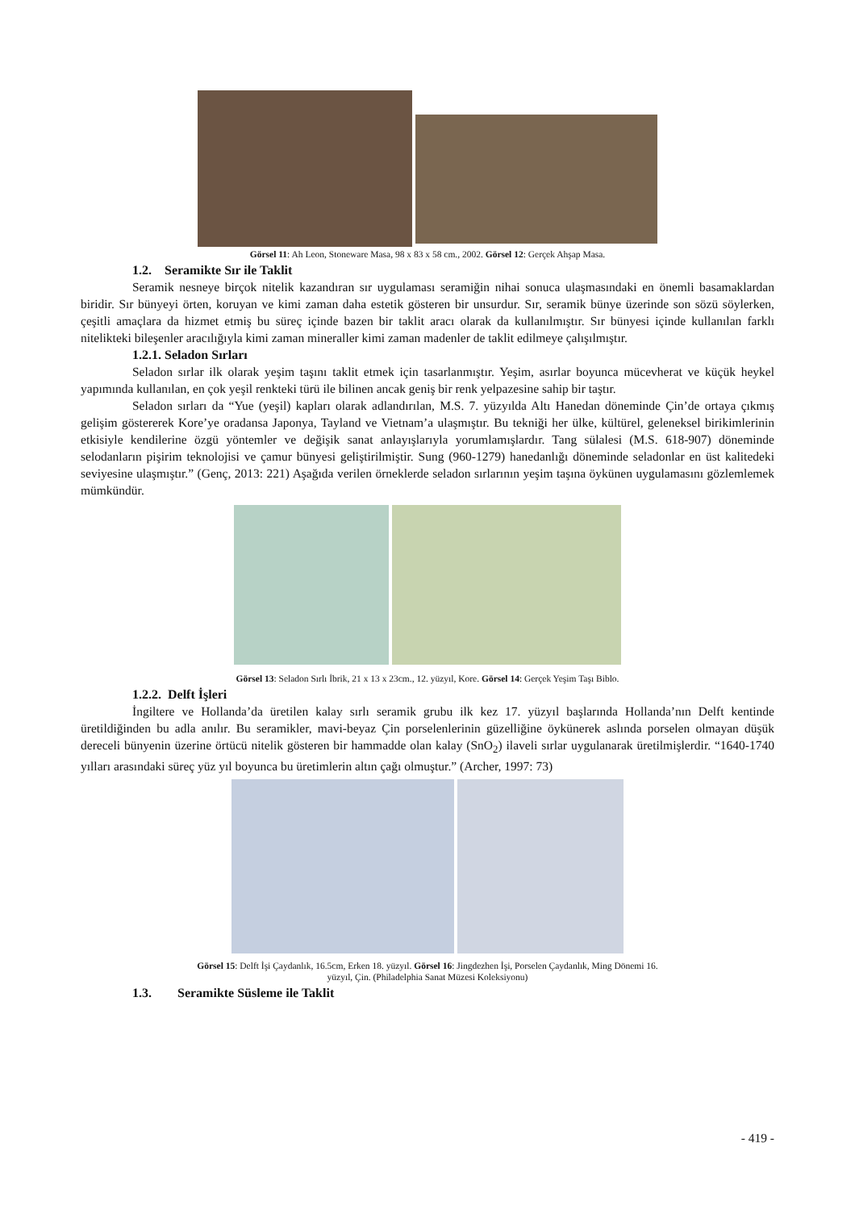Görsel 11: Ah Leon, Stoneware Masa, 98 x 83 x 58 cm., 2002. Görsel 12: Gerçek Ahşap Masa.
1.2. Seramikte Sır ile Taklit
Seramik nesneye birçok nitelik kazandıran sır uygulaması seramiğin nihai sonuca ulaşmasındaki en önemli basamaklardan biridir. Sır bünyeyi örten, koruyan ve kimi zaman daha estetik gösteren bir unsurdur. Sır, seramik bünye üzerinde son sözü söylerken, çeşitli amaçlara da hizmet etmiş bu süreç içinde bazen bir taklit aracı olarak da kullanılmıştır. Sır bünyesi içinde kullanılan farklı nitelikteki bileşenler aracılığıyla kimi zaman mineraller kimi zaman madenler de taklit edilmeye çalışılmıştır.
1.2.1. Seladon Sırları
Seladon sırlar ilk olarak yeşim taşını taklit etmek için tasarlanmıştır. Yeşim, asırlar boyunca mücevherat ve küçük heykel yapımında kullanılan, en çok yeşil renkteki türü ile bilinen ancak geniş bir renk yelpazesine sahip bir taştır.
Seladon sırları da “Yue (yeşil) kapları olarak adlandırılan, M.S. 7. yüzyılda Altı Hanedan döneminde Çin’de ortaya çıkmış gelişim göstererek Kore’ye oradansa Japonya, Tayland ve Vietnam’a ulaşmıştır. Bu tekniği her ülke, kültürel, geleneksel birikimlerinin etkisiyle kendilerine özgü yöntemler ve değişik sanat anlayışlarıyla yorumlamışlardır. Tang sülalesi (M.S. 618-907) döneminde selodanların pişirim teknolojisi ve çamur bünyesi geliştirilmiştir. Sung (960-1279) hanedanlığı döneminde seladonlar en üst kalitedeki seviyesine ulaşmıştır.” (Genç, 2013: 221) Aşağıda verilen örneklerde seladon sırlarının yeşim taşına öykünen uygulamasını gözlemlemek mümkündür.
Görsel 13: Seladon Sırlı İbrik, 21 x 13 x 23cm., 12. yüzyıl, Kore. Görsel 14: Gerçek Yeşim Taşı Biblo.
1.2.2. Delft İşleri
İngiltere ve Hollanda’da üretilen kalay sırlı seramik grubu ilk kez 17. yüzyıl başlarında Hollanda’nın Delft kentinde üretildiğinden bu adla anılır. Bu seramikler, mavi-beyaz Çin porselenlerinin güzelliğine öykünerek aslında porselen olmayan düşük dereceli bünyenin üzerine örtücü nitelik gösteren bir hammadde olan kalay (SnO<sub>2</sub>) ilaveli sırlar uygulanarak üretilmişlerdir. “1640-1740 yılları arasındaki süreç yüz yıl boyunca bu üretimlerin altın çağı olmuştur.” (Archer, 1997: 73)
Görsel 15: Delft İşi Çaydanlık, 16.5cm, Erken 18. yüzyıl. Görsel 16: Jingdezhen İşi, Porselen Çaydanlık, Ming Dönemi 16.
yüzyıl, Çin. (Philadelphia Sanat Müzesi Koleksiyonu)
1.3. Seramikte Süsleme ile Taklit
- 419 -